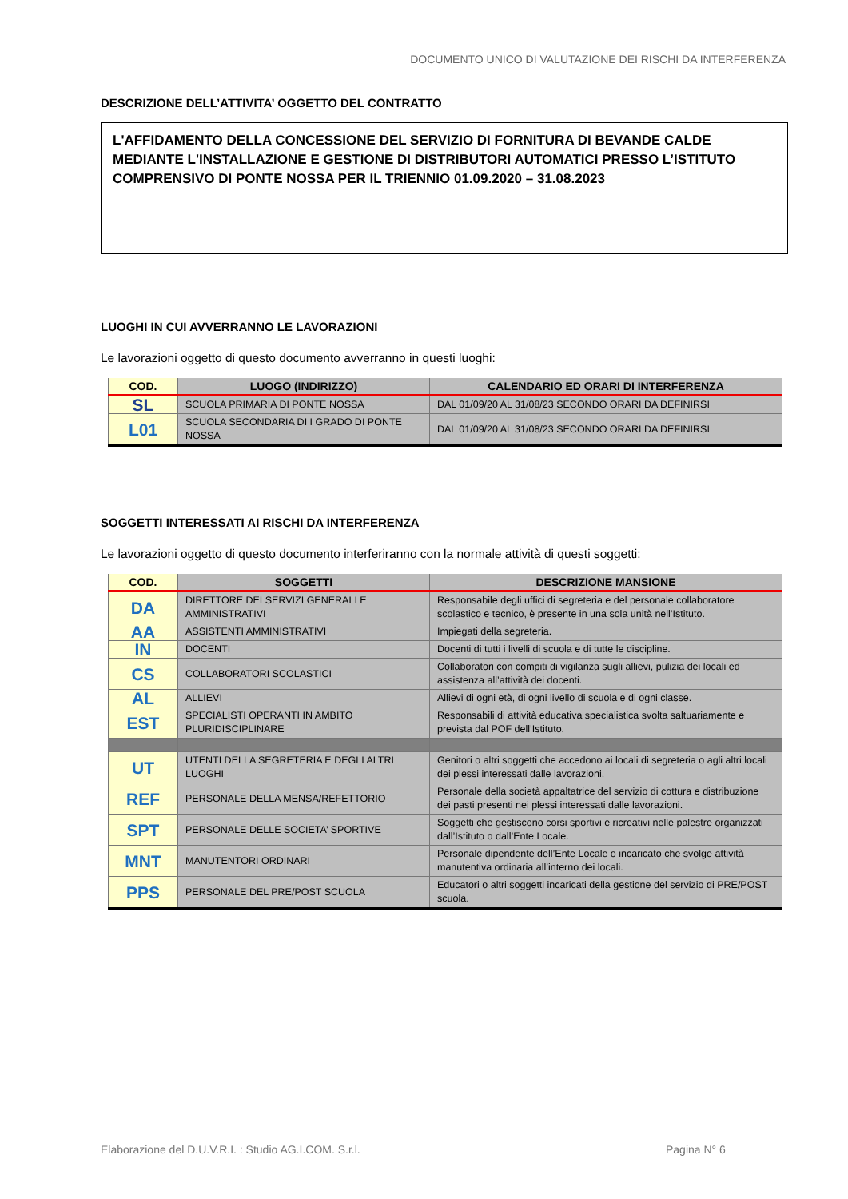DOCUMENTO UNICO DI VALUTAZIONE DEI RISCHI DA INTERFERENZA
DESCRIZIONE DELL’ATTIVITA’ OGGETTO DEL CONTRATTO
L'AFFIDAMENTO DELLA CONCESSIONE DEL SERVIZIO DI FORNITURA DI BEVANDE CALDE MEDIANTE L'INSTALLAZIONE E GESTIONE DI DISTRIBUTORI AUTOMATICI PRESSO L’ISTITUTO COMPRENSIVO DI PONTE NOSSA PER IL TRIENNIO 01.09.2020 – 31.08.2023
LUOGHI IN CUI AVVERRANNO LE LAVORAZIONI
Le lavorazioni oggetto di questo documento avverranno in questi luoghi:
| COD. | LUOGO (INDIRIZZO) | CALENDARIO ED ORARI DI INTERFERENZA |
| --- | --- | --- |
| SL | SCUOLA PRIMARIA DI PONTE NOSSA | DAL 01/09/20 AL 31/08/23 SECONDO ORARI DA DEFINIRSI |
| L01 | SCUOLA SECONDARIA DI I GRADO DI PONTE NOSSA | DAL 01/09/20 AL 31/08/23 SECONDO ORARI DA DEFINIRSI |
SOGGETTI INTERESSATI AI RISCHI DA INTERFERENZA
Le lavorazioni oggetto di questo documento interferiranno con la normale attività di questi soggetti:
| COD. | SOGGETTI | DESCRIZIONE MANSIONE |
| --- | --- | --- |
| DA | DIRETTORE DEI SERVIZI GENERALI E AMMINISTRATIVI | Responsabile degli uffici di segreteria e del personale collaboratore scolastico e tecnico, è presente in una sola unità nell’Istituto. |
| AA | ASSISTENTI AMMINISTRATIVI | Impiegati della segreteria. |
| IN | DOCENTI | Docenti di tutti i livelli di scuola e di tutte le discipline. |
| CS | COLLABORATORI SCOLASTICI | Collaboratori con compiti di vigilanza sugli allievi, pulizia dei locali ed assistenza all’attività dei docenti. |
| AL | ALLIEVI | Allievi di ogni età, di ogni livello di scuola e di ogni classe. |
| EST | SPECIALISTI OPERANTI IN AMBITO PLURIDISCIPLINARE | Responsabili di attività educativa specialistica svolta saltuariamente e prevista dal POF dell’Istituto. |
| UT | UTENTI DELLA SEGRETERIA E DEGLI ALTRI LUOGHI | Genitori o altri soggetti che accedono ai locali di segreteria o agli altri locali dei plessi interessati dalle lavorazioni. |
| REF | PERSONALE DELLA MENSA/REFETTORIO | Personale della società appaltatrice del servizio di cottura e distribuzione dei pasti presenti nei plessi interessati dalle lavorazioni. |
| SPT | PERSONALE DELLE SOCIETA’ SPORTIVE | Soggetti che gestiscono corsi sportivi e ricreativi nelle palestre organizzati dall’Istituto o dall’Ente Locale. |
| MNT | MANUTENTORI ORDINARI | Personale dipendente dell’Ente Locale o incaricato che svolge attività manutentiva ordinaria all’interno dei locali. |
| PPS | PERSONALE DEL PRE/POST SCUOLA | Educatori o altri soggetti incaricati della gestione del servizio di PRE/POST scuola. |
Elaborazione del D.U.V.R.I. : Studio AG.I.COM. S.r.l.
Pagina N° 6